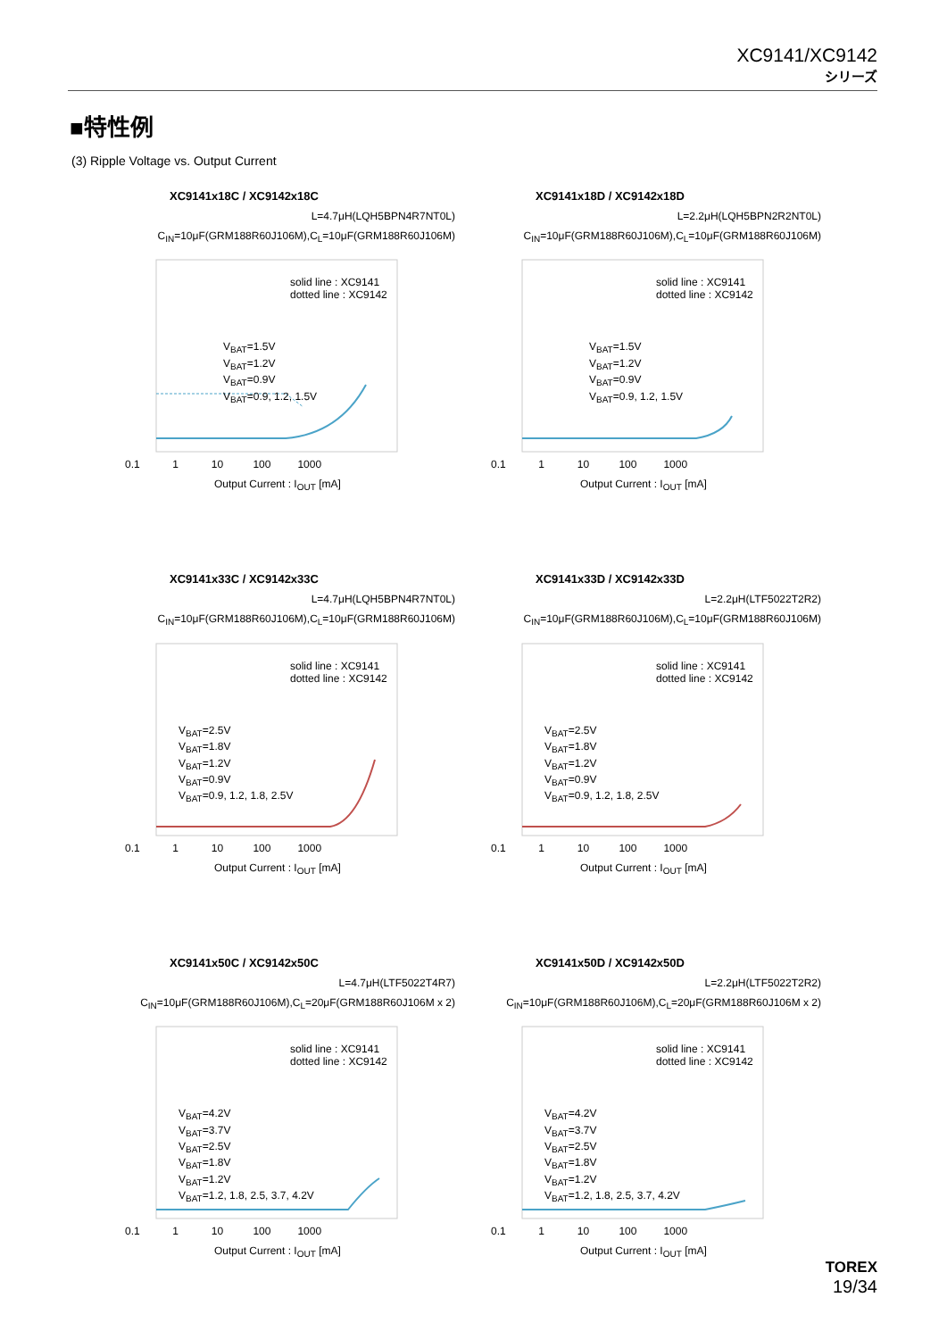XC9141/XC9142
シリーズ
■特性例
(3) Ripple Voltage vs. Output Current
XC9141x18C / XC9142x18C
L=4.7μH(LQH5BPN4R7NT0L)
C<sub>IN</sub>=10μF(GRM188R60J106M),C<sub>L</sub>=10μF(GRM188R60J106M)
solid line : XC9141
dotted line : XC9142
V<sub>BAT</sub>=1.5V
V<sub>BAT</sub>=1.2V
V<sub>BAT</sub>=0.9V
V<sub>BAT</sub>=0.9, 1.2, 1.5V
0.1 1 10 100 1000
Output Current : I<sub>OUT</sub> [mA]
XC9141x18D / XC9142x18D
L=2.2μH(LQH5BPN2R2NT0L)
C<sub>IN</sub>=10μF(GRM188R60J106M),C<sub>L</sub>=10μF(GRM188R60J106M)
solid line : XC9141
dotted line : XC9142
V<sub>BAT</sub>=1.5V
V<sub>BAT</sub>=1.2V
V<sub>BAT</sub>=0.9V
V<sub>BAT</sub>=0.9, 1.2, 1.5V
0.1 1 10 100 1000
Output Current : I<sub>OUT</sub> [mA]
XC9141x33C / XC9142x33C
L=4.7μH(LQH5BPN4R7NT0L)
C<sub>IN</sub>=10μF(GRM188R60J106M),C<sub>L</sub>=10μF(GRM188R60J106M)
solid line : XC9141
dotted line : XC9142
V<sub>BAT</sub>=2.5V
V<sub>BAT</sub>=1.8V
V<sub>BAT</sub>=1.2V
V<sub>BAT</sub>=0.9V
V<sub>BAT</sub>=0.9, 1.2, 1.8, 2.5V
0.1 1 10 100 1000
Output Current : I<sub>OUT</sub> [mA]
XC9141x33D / XC9142x33D
L=2.2μH(LTF5022T2R2)
C<sub>IN</sub>=10μF(GRM188R60J106M),C<sub>L</sub>=10μF(GRM188R60J106M)
solid line : XC9141
dotted line : XC9142
V<sub>BAT</sub>=2.5V
V<sub>BAT</sub>=1.8V
V<sub>BAT</sub>=1.2V
V<sub>BAT</sub>=0.9V
V<sub>BAT</sub>=0.9, 1.2, 1.8, 2.5V
0.1 1 10 100 1000
Output Current : I<sub>OUT</sub> [mA]
XC9141x50C / XC9142x50C
L=4.7μH(LTF5022T4R7)
C<sub>IN</sub>=10μF(GRM188R60J106M),C<sub>L</sub>=20μF(GRM188R60J106M x 2)
solid line : XC9141
dotted line : XC9142
V<sub>BAT</sub>=4.2V
V<sub>BAT</sub>=3.7V
V<sub>BAT</sub>=2.5V
V<sub>BAT</sub>=1.8V
V<sub>BAT</sub>=1.2V
V<sub>BAT</sub>=1.2, 1.8, 2.5, 3.7, 4.2V
0.1 1 10 100 1000
Output Current : I<sub>OUT</sub> [mA]
XC9141x50D / XC9142x50D
L=2.2μH(LTF5022T2R2)
C<sub>IN</sub>=10μF(GRM188R60J106M),C<sub>L</sub>=20μF(GRM188R60J106M x 2)
solid line : XC9141
dotted line : XC9142
V<sub>BAT</sub>=4.2V
V<sub>BAT</sub>=3.7V
V<sub>BAT</sub>=2.5V
V<sub>BAT</sub>=1.8V
V<sub>BAT</sub>=1.2V
V<sub>BAT</sub>=1.2, 1.8, 2.5, 3.7, 4.2V
0.1 1 10 100 1000
Output Current : I<sub>OUT</sub> [mA]
TOREX
19/34